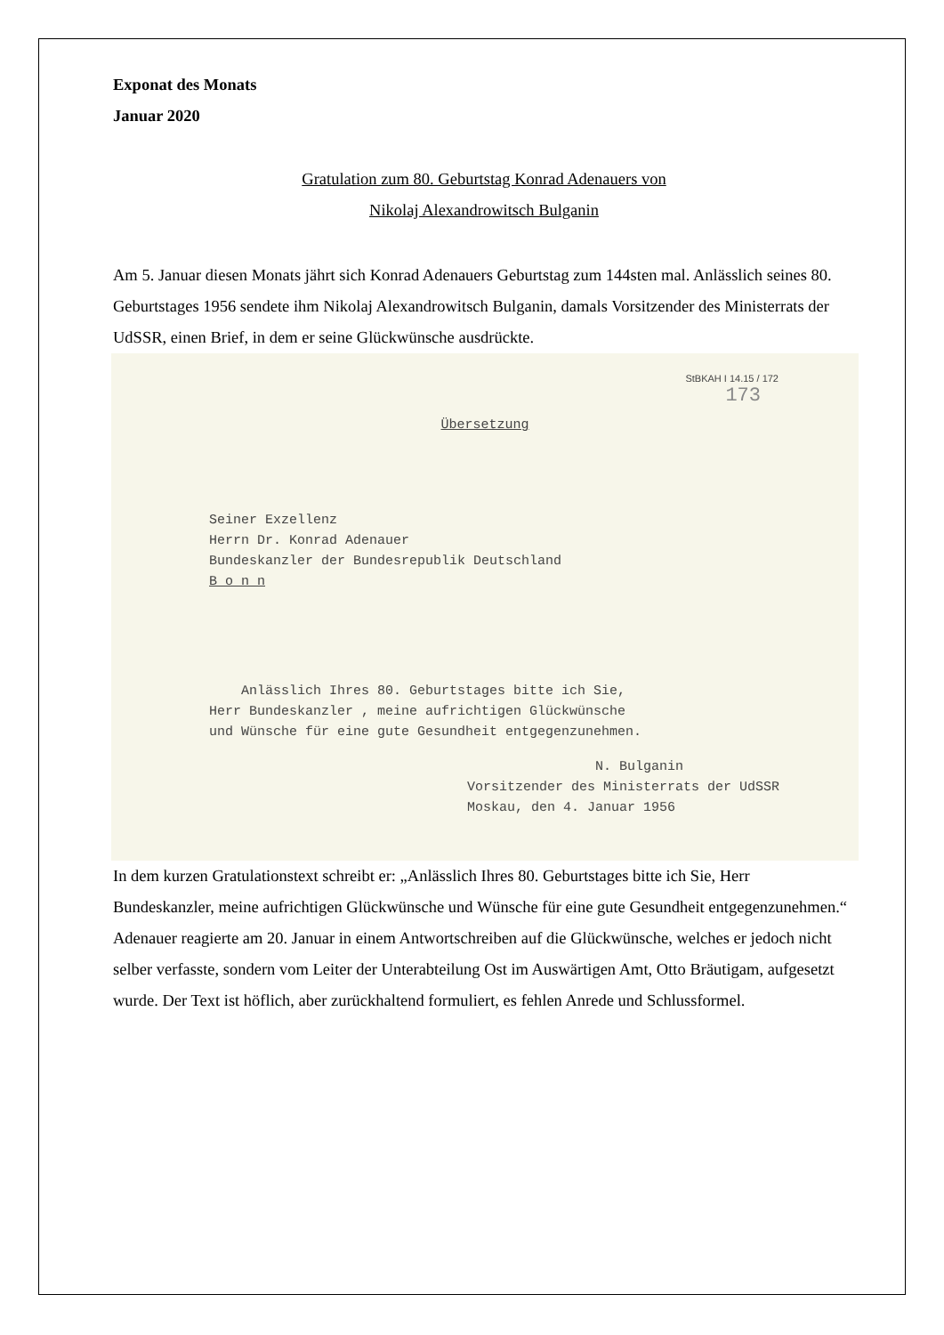Exponat des Monats
Januar 2020
Gratulation zum 80. Geburtstag Konrad Adenauers von
Nikolaj Alexandrowitsch Bulganin
Am 5. Januar diesen Monats jährt sich Konrad Adenauers Geburtstag zum 144sten mal. Anlässlich seines 80. Geburtstages 1956 sendete ihm Nikolaj Alexandrowitsch Bulganin, damals Vorsitzender des Ministerrats der UdSSR, einen Brief, in dem er seine Glückwünsche ausdrückte.
StBKAH I 14.15 / 172
173
Übersetzung
Seiner Exzellenz
Herrn Dr. Konrad Adenauer
Bundeskanzler der Bundesrepublik Deutschland
B o n n
Anlässlich Ihres 80. Geburtstages bitte ich Sie,
Herr Bundeskanzler , meine aufrichtigen Glückwünsche
und Wünsche für eine gute Gesundheit entgegenzunehmen.
N. Bulganin
Vorsitzender des Ministerrats der UdSSR
Moskau, den 4. Januar 1956
In dem kurzen Gratulationstext schreibt er: „Anlässlich Ihres 80. Geburtstages bitte ich Sie, Herr Bundeskanzler, meine aufrichtigen Glückwünsche und Wünsche für eine gute Gesundheit entgegenzunehmen.“ Adenauer reagierte am 20. Januar in einem Antwortschreiben auf die Glückwünsche, welches er jedoch nicht selber verfasste, sondern vom Leiter der Unterabteilung Ost im Auswärtigen Amt, Otto Bräutigam, aufgesetzt wurde. Der Text ist höflich, aber zurückhaltend formuliert, es fehlen Anrede und Schlussformel.